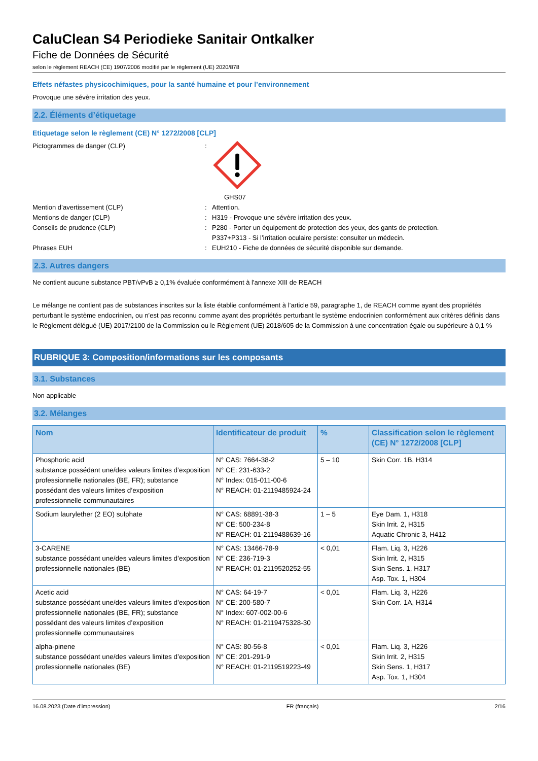CaluClean S4 Periodieke Sanitair Ontkalker
Fiche de Données de Sécurité
selon le règlement REACH (CE) 1907/2006 modifié par le règlement (UE) 2020/878
Effets néfastes physicochimiques, pour la santé humaine et pour l’environnement
Provoque une sévère irritation des yeux.
2.2. Éléments d’étiquetage
Etiquetage selon le règlement (CE) N° 1272/2008 [CLP]
Pictogrammes de danger (CLP) : GHS07
Mention d’avertissement (CLP) : Attention.
Mentions de danger (CLP) : H319 - Provoque une sévère irritation des yeux.
Conseils de prudence (CLP) : P280 - Porter un équipement de protection des yeux, des gants de protection.
P337+P313 - Si l’irritation oculaire persiste: consulter un médecin.
Phrases EUH : EUH210 - Fiche de données de sécurité disponible sur demande.
2.3. Autres dangers
Ne contient aucune substance PBT/vPvB ≥ 0,1% évaluée conformément à l'annexe XIII de REACH
Le mélange ne contient pas de substances inscrites sur la liste établie conformément à l’article 59, paragraphe 1, de REACH comme ayant des propriétés perturbant le système endocrinien, ou n’est pas reconnu comme ayant des propriétés perturbant le système endocrinien conformément aux critères définis dans le Règlement délégué (UE) 2017/2100 de la Commission ou le Règlement (UE) 2018/605 de la Commission à une concentration égale ou supérieure à 0,1 %
RUBRIQUE 3: Composition/informations sur les composants
3.1. Substances
Non applicable
3.2. Mélanges
| Nom | Identificateur de produit | % | Classification selon le règlement (CE) N° 1272/2008 [CLP] |
| --- | --- | --- | --- |
| Phosphoric acid substance possédant une/des valeurs limites d’exposition professionnelle nationales (BE, FR); substance possédant des valeurs limites d’exposition professionnelle communautaires | N° CAS: 7664-38-2 N° CE: 231-633-2 N° Index: 015-011-00-6 N° REACH: 01-2119485924-24 | 5 – 10 | Skin Corr. 1B, H314 |
| Sodium laurylether (2 EO) sulphate | N° CAS: 68891-38-3 N° CE: 500-234-8 N° REACH: 01-2119488639-16 | 1 – 5 | Eye Dam. 1, H318 Skin Irrit. 2, H315 Aquatic Chronic 3, H412 |
| 3-CARENE substance possédant une/des valeurs limites d’exposition professionnelle nationales (BE) | N° CAS: 13466-78-9 N° CE: 236-719-3 N° REACH: 01-2119520252-55 | < 0,01 | Flam. Liq. 3, H226 Skin Irrit. 2, H315 Skin Sens. 1, H317 Asp. Tox. 1, H304 |
| Acetic acid substance possédant une/des valeurs limites d’exposition professionnelle nationales (BE, FR); substance possédant des valeurs limites d’exposition professionnelle communautaires | N° CAS: 64-19-7 N° CE: 200-580-7 N° Index: 607-002-00-6 N° REACH: 01-2119475328-30 | < 0,01 | Flam. Liq. 3, H226 Skin Corr. 1A, H314 |
| alpha-pinene substance possédant une/des valeurs limites d’exposition professionnelle nationales (BE) | N° CAS: 80-56-8 N° CE: 201-291-9 N° REACH: 01-2119519223-49 | < 0,01 | Flam. Liq. 3, H226 Skin Irrit. 2, H315 Skin Sens. 1, H317 Asp. Tox. 1, H304 |
16.08.2023 (Date d’impression) FR (français) 2/16